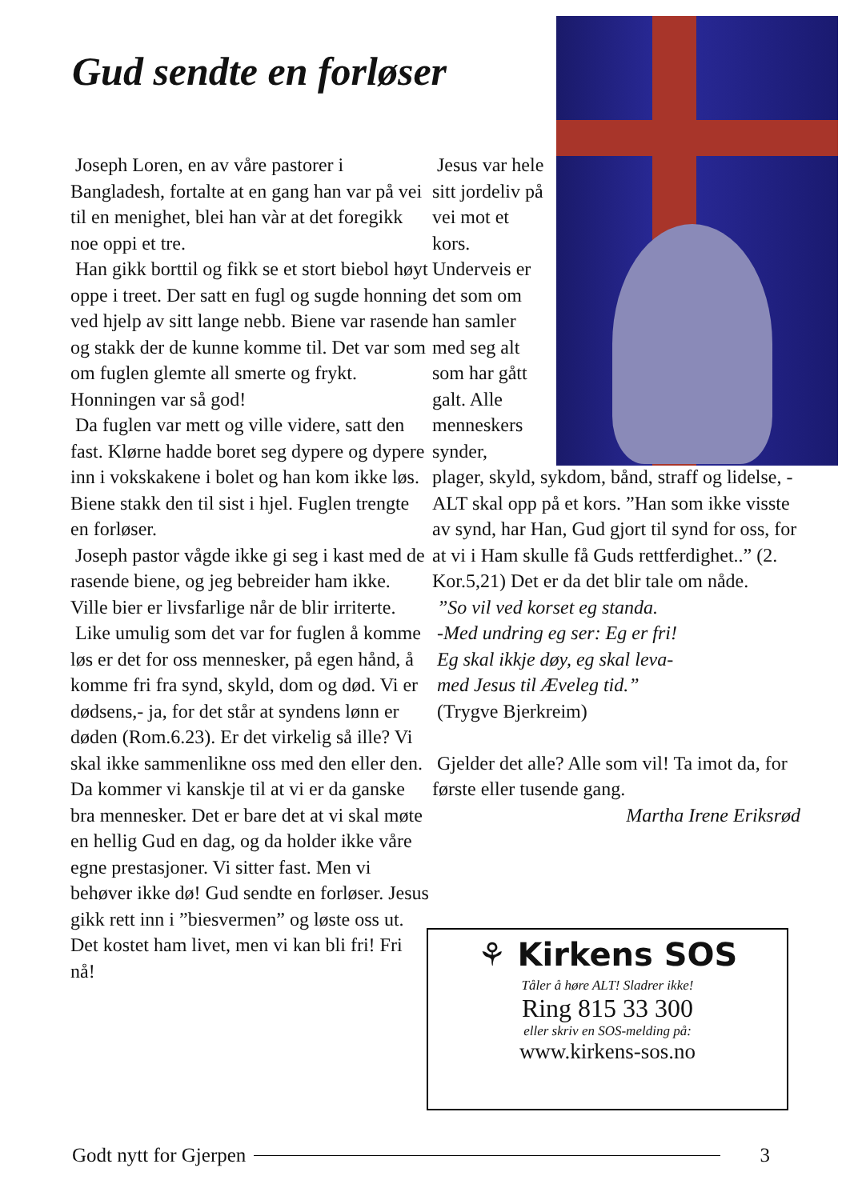Gud sendte en forløser
Joseph Loren, en av våre pastorer i Bangladesh, fortalte at en gang han var på vei til en menighet, blei han vàr at det foregikk noe oppi et tre.
Han gikk borttil og fikk se et stort biebol høyt oppe i treet. Der satt en fugl og sugde honning ved hjelp av sitt lange nebb. Biene var rasende og stakk der de kunne komme til. Det var som om fuglen glemte all smerte og frykt. Honningen var så god!
Da fuglen var mett og ville videre, satt den fast. Klørne hadde boret seg dypere og dypere inn i vokskakene i bolet og han kom ikke løs. Biene stakk den til sist i hjel. Fuglen trengte en forløser.
Joseph pastor vågde ikke gi seg i kast med de rasende biene, og jeg bebreider ham ikke. Ville bier er livsfarlige når de blir irriterte.
Like umulig som det var for fuglen å komme løs er det for oss mennesker, på egen hånd, å komme fri fra synd, skyld, dom og død. Vi er dødsens,- ja, for det står at syndens lønn er døden (Rom.6.23). Er det virkelig så ille? Vi skal ikke sammenlikne oss med den eller den. Da kommer vi kanskje til at vi er da ganske bra mennesker. Det er bare det at vi skal møte en hellig Gud en dag, og da holder ikke våre egne prestasjoner. Vi sitter fast. Men vi behøver ikke dø! Gud sendte en forløser. Jesus gikk rett inn i ”biesvermen” og løste oss ut. Det kostet ham livet, men vi kan bli fri! Fri nå!
Jesus var hele sitt jordeliv på vei mot et kors. Underveis er det som om han samler med seg alt som har gått galt. Alle menneskers synder,
plager, skyld, sykdom, bånd, straff og lidelse, - ALT skal opp på et kors. ”Han som ikke visste av synd, har Han, Gud gjort til synd for oss, for at vi i Ham skulle få Guds rettferdighet..” (2. Kor.5,21) Det er da det blir tale om nåde.
”So vil ved korset eg standa.
-Med undring eg ser: Eg er fri!
Eg skal ikkje døy, eg skal leva-
med Jesus til Æveleg tid.”
(Trygve Bjerkreim)
Gjelder det alle? Alle som vil! Ta imot da, for første eller tusende gang.
Martha Irene Eriksrød
⚘ Kirkens SOS
Tåler å høre ALT! Sladrer ikke!
Ring 815 33 300
eller skriv en SOS-melding på:
www.kirkens-sos.no
Godt nytt for Gjerpen 3